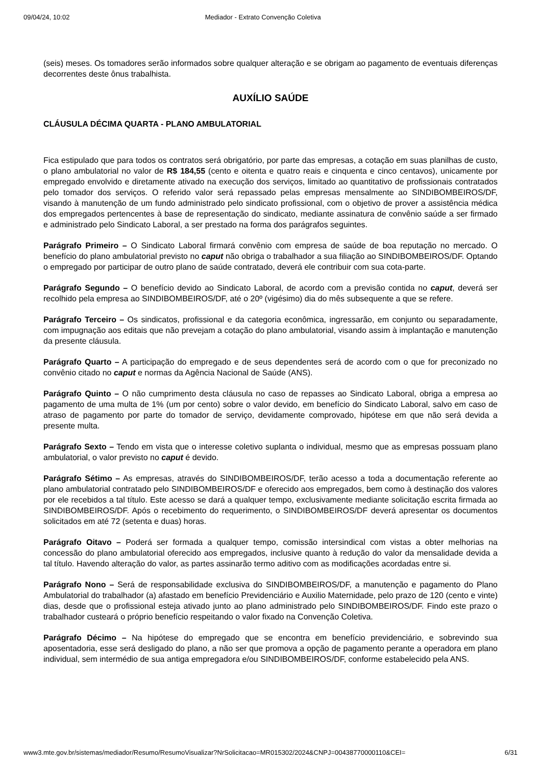09/04/24, 10:02 Mediador - Extrato Convenção Coletiva
(seis) meses. Os tomadores serão informados sobre qualquer alteração e se obrigam ao pagamento de eventuais diferenças decorrentes deste ônus trabalhista.
AUXÍLIO SAÚDE
CLÁUSULA DÉCIMA QUARTA - PLANO AMBULATORIAL
Fica estipulado que para todos os contratos será obrigatório, por parte das empresas, a cotação em suas planilhas de custo, o plano ambulatorial no valor de R$ 184,55 (cento e oitenta e quatro reais e cinquenta e cinco centavos), unicamente por empregado envolvido e diretamente ativado na execução dos serviços, limitado ao quantitativo de profissionais contratados pelo tomador dos serviços. O referido valor será repassado pelas empresas mensalmente ao SINDIBOMBEIROS/DF, visando à manutenção de um fundo administrado pelo sindicato profissional, com o objetivo de prover a assistência médica dos empregados pertencentes à base de representação do sindicato, mediante assinatura de convênio saúde a ser firmado e administrado pelo Sindicato Laboral, a ser prestado na forma dos parágrafos seguintes.
Parágrafo Primeiro – O Sindicato Laboral firmará convênio com empresa de saúde de boa reputação no mercado. O benefício do plano ambulatorial previsto no caput não obriga o trabalhador a sua filiação ao SINDIBOMBEIROS/DF. Optando o empregado por participar de outro plano de saúde contratado, deverá ele contribuir com sua cota-parte.
Parágrafo Segundo – O benefício devido ao Sindicato Laboral, de acordo com a previsão contida no caput, deverá ser recolhido pela empresa ao SINDIBOMBEIROS/DF, até o 20º (vigésimo) dia do mês subsequente a que se refere.
Parágrafo Terceiro – Os sindicatos, profissional e da categoria econômica, ingressarão, em conjunto ou separadamente, com impugnação aos editais que não prevejam a cotação do plano ambulatorial, visando assim à implantação e manutenção da presente cláusula.
Parágrafo Quarto – A participação do empregado e de seus dependentes será de acordo com o que for preconizado no convênio citado no caput e normas da Agência Nacional de Saúde (ANS).
Parágrafo Quinto – O não cumprimento desta cláusula no caso de repasses ao Sindicato Laboral, obriga a empresa ao pagamento de uma multa de 1% (um por cento) sobre o valor devido, em benefício do Sindicato Laboral, salvo em caso de atraso de pagamento por parte do tomador de serviço, devidamente comprovado, hipótese em que não será devida a presente multa.
Parágrafo Sexto – Tendo em vista que o interesse coletivo suplanta o individual, mesmo que as empresas possuam plano ambulatorial, o valor previsto no caput é devido.
Parágrafo Sétimo – As empresas, através do SINDIBOMBEIROS/DF, terão acesso a toda a documentação referente ao plano ambulatorial contratado pelo SINDIBOMBEIROS/DF e oferecido aos empregados, bem como à destinação dos valores por ele recebidos a tal título. Este acesso se dará a qualquer tempo, exclusivamente mediante solicitação escrita firmada ao SINDIBOMBEIROS/DF. Após o recebimento do requerimento, o SINDIBOMBEIROS/DF deverá apresentar os documentos solicitados em até 72 (setenta e duas) horas.
Parágrafo Oitavo – Poderá ser formada a qualquer tempo, comissão intersindical com vistas a obter melhorias na concessão do plano ambulatorial oferecido aos empregados, inclusive quanto à redução do valor da mensalidade devida a tal título. Havendo alteração do valor, as partes assinarão termo aditivo com as modificações acordadas entre si.
Parágrafo Nono – Será de responsabilidade exclusiva do SINDIBOMBEIROS/DF, a manutenção e pagamento do Plano Ambulatorial do trabalhador (a) afastado em benefício Previdenciário e Auxilio Maternidade, pelo prazo de 120 (cento e vinte) dias, desde que o profissional esteja ativado junto ao plano administrado pelo SINDIBOMBEIROS/DF. Findo este prazo o trabalhador custeará o próprio benefício respeitando o valor fixado na Convenção Coletiva.
Parágrafo Décimo – Na hipótese do empregado que se encontra em benefício previdenciário, e sobrevindo sua aposentadoria, esse será desligado do plano, a não ser que promova a opção de pagamento perante a operadora em plano individual, sem intermédio de sua antiga empregadora e/ou SINDIBOMBEIROS/DF, conforme estabelecido pela ANS.
www3.mte.gov.br/sistemas/mediador/Resumo/ResumoVisualizar?NrSolicitacao=MR015302/2024&CNPJ=00438770000110&CEI= 6/31